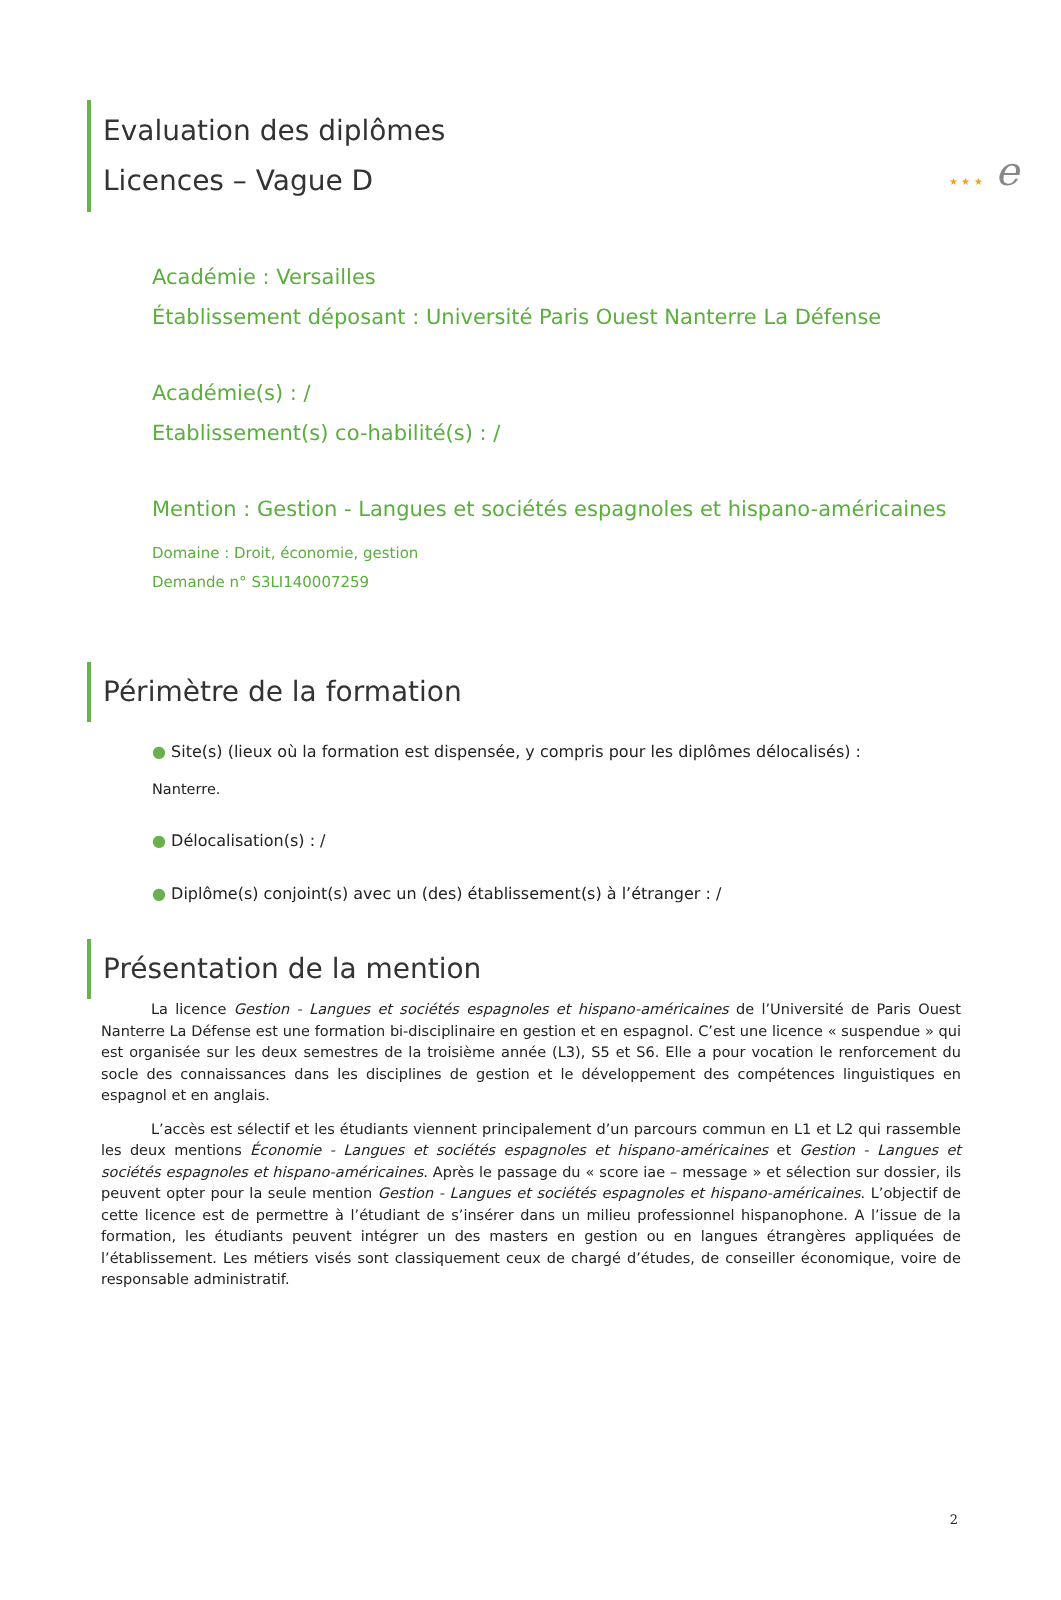★ ★ ★ e
Evaluation des diplômes
Licences – Vague D
Académie : Versailles
Établissement déposant : Université Paris Ouest Nanterre La Défense
Académie(s) : /
Etablissement(s) co-habilité(s) : /
Mention : Gestion - Langues et sociétés espagnoles et hispano-américaines
Domaine : Droit, économie, gestion
Demande n° S3LI140007259
Périmètre de la formation
● Site(s) (lieux où la formation est dispensée, y compris pour les diplômes délocalisés) :
Nanterre.
● Délocalisation(s) : /
● Diplôme(s) conjoint(s) avec un (des) établissement(s) à l’étranger : /
Présentation de la mention
La licence Gestion - Langues et sociétés espagnoles et hispano-américaines de l’Université de Paris Ouest Nanterre La Défense est une formation bi-disciplinaire en gestion et en espagnol. C’est une licence « suspendue » qui est organisée sur les deux semestres de la troisième année (L3), S5 et S6. Elle a pour vocation le renforcement du socle des connaissances dans les disciplines de gestion et le développement des compétences linguistiques en espagnol et en anglais.
L’accès est sélectif et les étudiants viennent principalement d’un parcours commun en L1 et L2 qui rassemble les deux mentions Économie - Langues et sociétés espagnoles et hispano-américaines et Gestion - Langues et sociétés espagnoles et hispano-américaines. Après le passage du « score iae – message » et sélection sur dossier, ils peuvent opter pour la seule mention Gestion - Langues et sociétés espagnoles et hispano-américaines. L’objectif de cette licence est de permettre à l’étudiant de s’insérer dans un milieu professionnel hispanophone. A l’issue de la formation, les étudiants peuvent intégrer un des masters en gestion ou en langues étrangères appliquées de l’établissement. Les métiers visés sont classiquement ceux de chargé d’études, de conseiller économique, voire de responsable administratif.
2